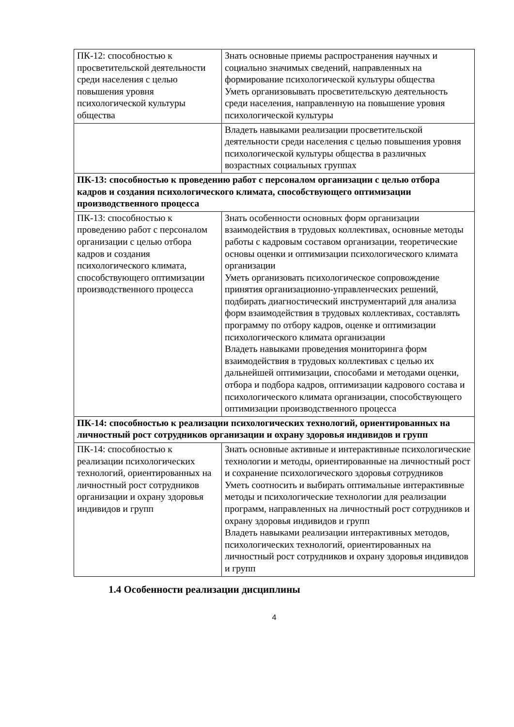| ПК-12: способностью к просветительской деятельности среди населения с целью повышения уровня психологической культуры общества | Знать основные приемы распространения научных и социально значимых сведений, направленных на формирование психологической культуры общества Уметь организовывать просветительскую деятельность среди населения, направленную на повышение уровня психологической культуры |
| | Владеть навыками реализации просветительской деятельности среди населения с целью повышения уровня психологической культуры общества в различных возрастных социальных группах |
| ПК-13: способностью к проведению работ с персоналом организации с целью отбора кадров и создания психологического климата, способствующего оптимизации производственного процесса | |
| ПК-13: способностью к проведению работ с персоналом организации с целью отбора кадров и создания психологического климата, способствующего оптимизации производственного процесса | Знать особенности основных форм организации взаимодействия в трудовых коллективах, основные методы работы с кадровым составом организации, теоретические основы оценки и оптимизации психологического климата организации Уметь организовать психологическое сопровождение принятия организационно-управленческих решений, подбирать диагностический инструментарий для анализа форм взаимодействия в трудовых коллективах, составлять программу по отбору кадров, оценке и оптимизации психологического климата организации Владеть навыками проведения мониторинга форм взаимодействия в трудовых коллективах с целью их дальнейшей оптимизации, способами и методами оценки, отбора и подбора кадров, оптимизации кадрового состава и психологического климата организации, способствующего оптимизации производственного процесса |
| ПК-14: способностью к реализации психологических технологий, ориентированных на личностный рост сотрудников организации и охрану здоровья индивидов и групп | |
| ПК-14: способностью к реализации психологических технологий, ориентированных на личностный рост сотрудников организации и охрану здоровья индивидов и групп | Знать основные активные и интерактивные психологические технологии и методы, ориентированные на личностный рост и сохранение психологического здоровья сотрудников Уметь соотносить и выбирать оптимальные интерактивные методы и психологические технологии для реализации программ, направленных на личностный рост сотрудников и охрану здоровья индивидов и групп Владеть навыками реализации интерактивных методов, психологических технологий, ориентированных на личностный рост сотрудников и охрану здоровья индивидов и групп |
1.4 Особенности реализации дисциплины
4